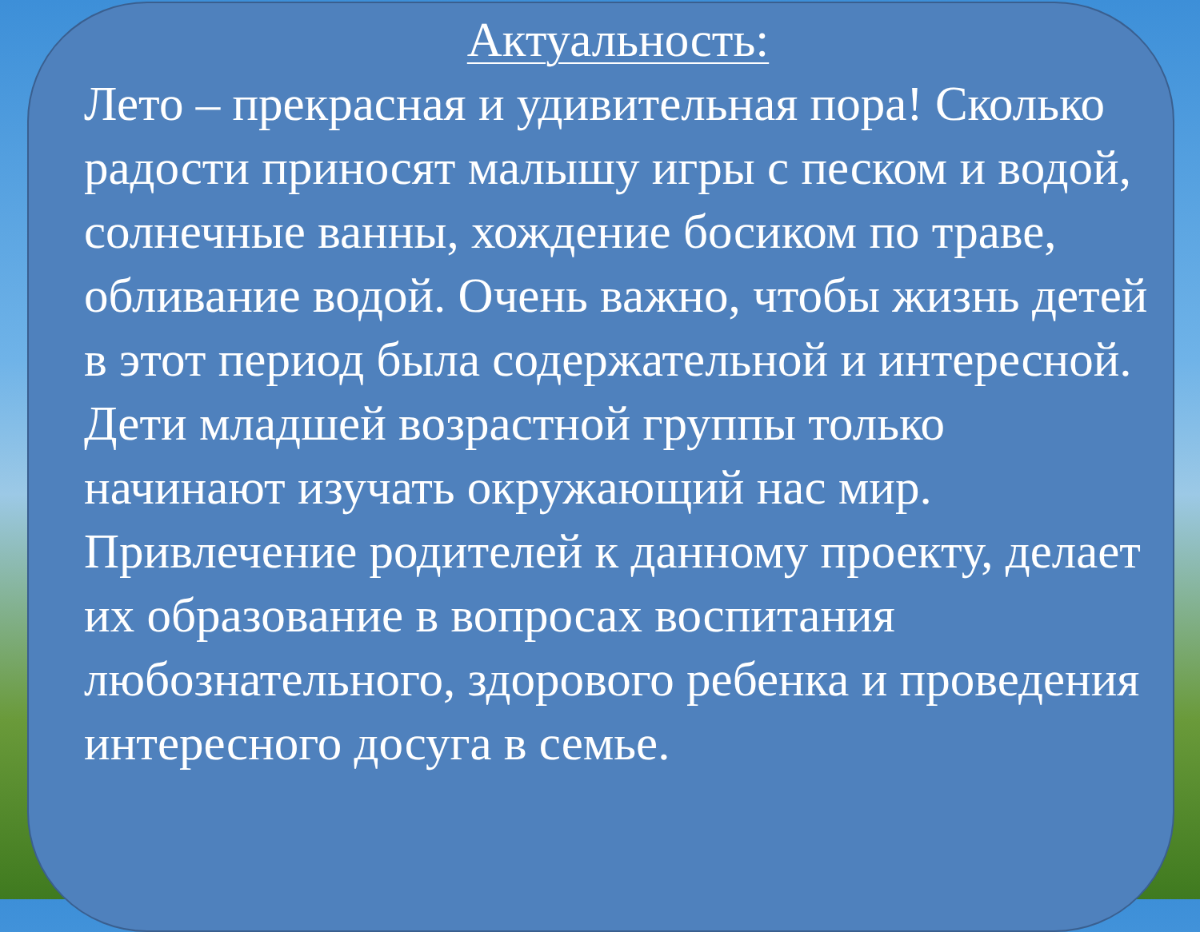Актуальность:
Лето – прекрасная и удивительная пора! Сколько радости приносят малышу игры с песком и водой, солнечные ванны, хождение босиком по траве, обливание водой. Очень важно, чтобы жизнь детей в этот период была содержательной и интересной.
Дети младшей возрастной группы только начинают изучать окружающий нас мир. Привлечение родителей к данному проекту, делает их образование в вопросах воспитания любознательного, здорового ребенка и проведения интересного досуга в семье.